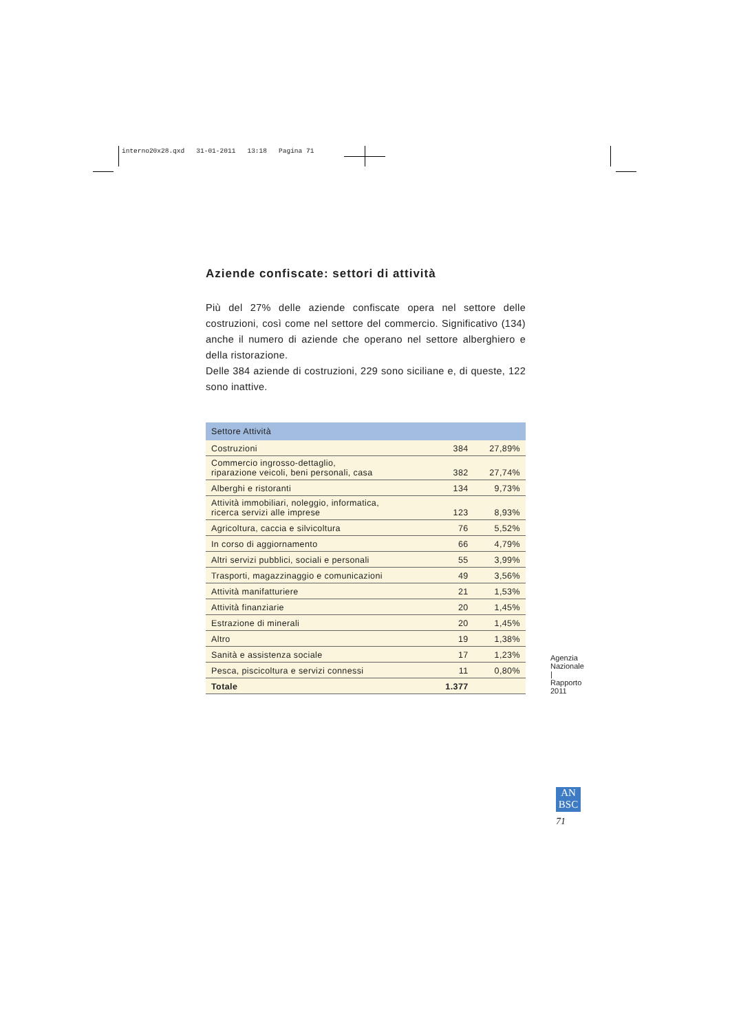interno20x28.qxd 31-01-2011 13:18 Pagina 71
Aziende confiscate: settori di attività
Più del 27% delle aziende confiscate opera nel settore delle costruzioni, così come nel settore del commercio. Significativo (134) anche il numero di aziende che operano nel settore alberghiero e della ristorazione.
Delle 384 aziende di costruzioni, 229 sono siciliane e, di queste, 122 sono inattive.
| Settore Attività | | |
| --- | --- | --- |
| Costruzioni | 384 | 27,89% |
| Commercio ingrosso-dettaglio, riparazione veicoli, beni personali, casa | 382 | 27,74% |
| Alberghi e ristoranti | 134 | 9,73% |
| Attività immobiliari, noleggio, informatica, ricerca servizi alle imprese | 123 | 8,93% |
| Agricoltura, caccia e silvicoltura | 76 | 5,52% |
| In corso di aggiornamento | 66 | 4,79% |
| Altri servizi pubblici, sociali e personali | 55 | 3,99% |
| Trasporti, magazzinaggio e comunicazioni | 49 | 3,56% |
| Attività manifatturiere | 21 | 1,53% |
| Attività finanziarie | 20 | 1,45% |
| Estrazione di minerali | 20 | 1,45% |
| Altro | 19 | 1,38% |
| Sanità e assistenza sociale | 17 | 1,23% |
| Pesca, piscicoltura e servizi connessi | 11 | 0,80% |
| Totale | 1.377 | |
Agenzia Nazionale | Rapporto 2011
AN
BSC
71